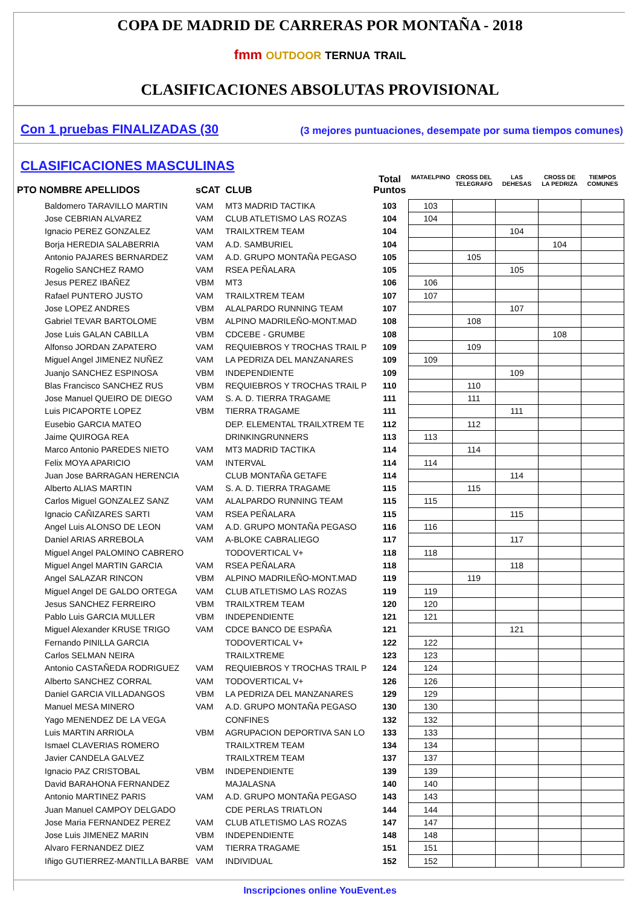COPA DE MADRID DE CARRERAS POR MONTAÑA - 2018
fmm OUTDOOR TERNUA TRAIL
CLASIFICACIONES ABSOLUTAS PROVISIONAL
Con 1 pruebas FINALIZADAS (30 (3 mejores puntuaciones, desempate por suma tiempos comunes)
CLASIFICACIONES MASCULINAS
| PTO NOMBRE APELLIDOS | sCAT | CLUB | Total Puntos | MATAELPINO | CROSS DEL TELEGRAFO | LAS DEHESAS | CROSS DE LA PEDRIZA | TIEMPOS COMUNES |
| --- | --- | --- | --- | --- | --- | --- | --- | --- |
| Baldomero TARAVILLO MARTIN | VAM | MT3 MADRID TACTIKA | 103 | 103 | | | | |
| Jose CEBRIAN ALVAREZ | VAM | CLUB ATLETISMO LAS ROZAS | 104 | 104 | | | | |
| Ignacio PEREZ GONZALEZ | VAM | TRAILXTREM TEAM | 104 | | | 104 | | |
| Borja HEREDIA SALABERRIA | VAM | A.D. SAMBURIEL | 104 | | | | 104 | |
| Antonio PAJARES BERNARDEZ | VAM | A.D. GRUPO MONTAÑA PEGASO | 105 | | 105 | | | |
| Rogelio SANCHEZ RAMO | VAM | RSEA PEÑALARA | 105 | | | 105 | | |
| Jesus PEREZ IBAÑEZ | VBM | MT3 | 106 | 106 | | | | |
| Rafael PUNTERO JUSTO | VAM | TRAILXTREM TEAM | 107 | 107 | | | | |
| Jose LOPEZ ANDRES | VBM | ALALPARDO RUNNING TEAM | 107 | | | 107 | | |
| Gabriel TEVAR BARTOLOME | VBM | ALPINO MADRILEÑO-MONT.MAD | 108 | | 108 | | | |
| Jose Luis GALAN CABILLA | VBM | CDCEBE - GRUMBE | 108 | | | | 108 | |
| Alfonso JORDAN ZAPATERO | VAM | REQUIEBROS Y TROCHAS TRAIL P | 109 | | 109 | | | |
| Miguel Angel JIMENEZ NUÑEZ | VAM | LA PEDRIZA DEL MANZANARES | 109 | 109 | | | | |
| Juanjo SANCHEZ ESPINOSA | VBM | INDEPENDIENTE | 109 | | | 109 | | |
| Blas Francisco SANCHEZ RUS | VBM | REQUIEBROS Y TROCHAS TRAIL P | 110 | | 110 | | | |
| Jose Manuel QUEIRO DE DIEGO | VAM | S. A. D. TIERRA TRAGAME | 111 | | 111 | | | |
| Luis PICAPORTE LOPEZ | VBM | TIERRA TRAGAME | 111 | | | 111 | | |
| Eusebio GARCIA MATEO | | DEP. ELEMENTAL TRAILXTREM TE | 112 | | 112 | | | |
| Jaime QUIROGA REA | | DRINKINGRUNNERS | 113 | 113 | | | | |
| Marco Antonio PAREDES NIETO | VAM | MT3 MADRID TACTIKA | 114 | | 114 | | | |
| Felix MOYA APARICIO | VAM | INTERVAL | 114 | 114 | | | | |
| Juan Jose BARRAGAN HERENCIA | | CLUB MONTAÑA GETAFE | 114 | | | 114 | | |
| Alberto ALIAS MARTIN | VAM | S. A. D. TIERRA TRAGAME | 115 | | 115 | | | |
| Carlos Miguel GONZALEZ SANZ | VAM | ALALPARDO RUNNING TEAM | 115 | 115 | | | | |
| Ignacio CAÑIZARES SARTI | VAM | RSEA PEÑALARA | 115 | | | 115 | | |
| Angel Luis ALONSO DE LEON | VAM | A.D. GRUPO MONTAÑA PEGASO | 116 | 116 | | | | |
| Daniel ARIAS ARREBOLA | VAM | A-BLOKE CABRALIEGO | 117 | | | 117 | | |
| Miguel Angel PALOMINO CABRERO | | TODOVERTICAL V+ | 118 | 118 | | | | |
| Miguel Angel MARTIN GARCIA | VAM | RSEA PEÑALARA | 118 | | | 118 | | |
| Angel SALAZAR RINCON | VBM | ALPINO MADRILEÑO-MONT.MAD | 119 | | 119 | | | |
| Miguel Angel DE GALDO ORTEGA | VAM | CLUB ATLETISMO LAS ROZAS | 119 | 119 | | | | |
| Jesus SANCHEZ FERREIRO | VBM | TRAILXTREM TEAM | 120 | 120 | | | | |
| Pablo Luis GARCIA MULLER | VBM | INDEPENDIENTE | 121 | 121 | | | | |
| Miguel Alexander KRUSE TRIGO | VAM | CDCE BANCO DE ESPAÑA | 121 | | | 121 | | |
| Fernando PINILLA GARCIA | | TODOVERTICAL V+ | 122 | 122 | | | | |
| Carlos SELMAN NEIRA | | TRAILXTREME | 123 | 123 | | | | |
| Antonio CASTAÑEDA RODRIGUEZ | VAM | REQUIEBROS Y TROCHAS TRAIL P | 124 | 124 | | | | |
| Alberto SANCHEZ CORRAL | VAM | TODOVERTICAL V+ | 126 | 126 | | | | |
| Daniel GARCIA VILLADANGOS | VBM | LA PEDRIZA DEL MANZANARES | 129 | 129 | | | | |
| Manuel MESA MINERO | VAM | A.D. GRUPO MONTAÑA PEGASO | 130 | 130 | | | | |
| Yago MENENDEZ DE LA VEGA | | CONFINES | 132 | 132 | | | | |
| Luis MARTIN ARRIOLA | VBM | AGRUPACION DEPORTIVA SAN LO | 133 | 133 | | | | |
| Ismael CLAVERIAS ROMERO | | TRAILXTREM TEAM | 134 | 134 | | | | |
| Javier CANDELA GALVEZ | | TRAILXTREM TEAM | 137 | 137 | | | | |
| Ignacio PAZ CRISTOBAL | VBM | INDEPENDIENTE | 139 | 139 | | | | |
| David BARAHONA FERNANDEZ | | MAJALASNA | 140 | 140 | | | | |
| Antonio MARTINEZ PARIS | VAM | A.D. GRUPO MONTAÑA PEGASO | 143 | 143 | | | | |
| Juan Manuel CAMPOY DELGADO | | CDE PERLAS TRIATLON | 144 | 144 | | | | |
| Jose Maria FERNANDEZ PEREZ | VAM | CLUB ATLETISMO LAS ROZAS | 147 | 147 | | | | |
| Jose Luis JIMENEZ MARIN | VBM | INDEPENDIENTE | 148 | 148 | | | | |
| Alvaro FERNANDEZ DIEZ | VAM | TIERRA TRAGAME | 151 | 151 | | | | |
| Iñigo GUTIERREZ-MANTILLA BARBE | VAM | INDIVIDUAL | 152 | 152 | | | | |
Inscripciones online YouEvent.es